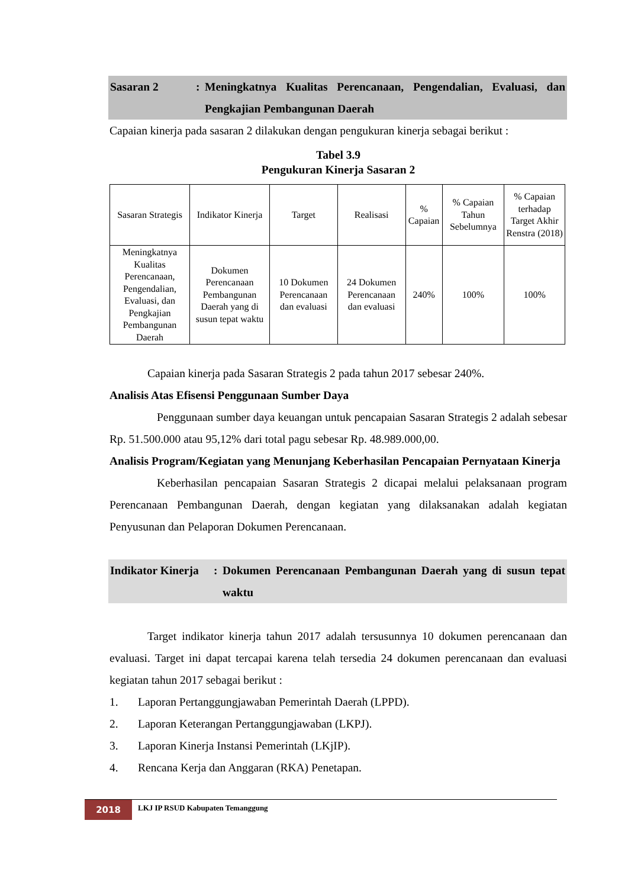Sasaran 2 : Meningkatnya Kualitas Perencanaan, Pengendalian, Evaluasi, dan Pengkajian Pembangunan Daerah
Capaian kinerja pada sasaran 2 dilakukan dengan pengukuran kinerja sebagai berikut :
Tabel 3.9
Pengukuran Kinerja Sasaran 2
| Sasaran Strategis | Indikator Kinerja | Target | Realisasi | % Capaian | % Capaian Tahun Sebelumnya | % Capaian terhadap Target Akhir Renstra (2018) |
| Meningkatnya Kualitas Perencanaan, Pengendalian, Evaluasi, dan Pengkajian Pembangunan Daerah | Dokumen Perencanaan Pembangunan Daerah yang di susun tepat waktu | 10 Dokumen Perencanaan dan evaluasi | 24 Dokumen Perencanaan dan evaluasi | 240% | 100% | 100% |
Capaian kinerja pada Sasaran Strategis 2 pada tahun 2017 sebesar 240%.
Analisis Atas Efisensi Penggunaan Sumber Daya
Penggunaan sumber daya keuangan untuk pencapaian Sasaran Strategis 2 adalah sebesar Rp. 51.500.000 atau 95,12% dari total pagu sebesar Rp. 48.989.000,00.
Analisis Program/Kegiatan yang Menunjang Keberhasilan Pencapaian Pernyataan Kinerja
Keberhasilan pencapaian Sasaran Strategis 2 dicapai melalui pelaksanaan program Perencanaan Pembangunan Daerah, dengan kegiatan yang dilaksanakan adalah kegiatan Penyusunan dan Pelaporan Dokumen Perencanaan.
Indikator Kinerja
: Dokumen Perencanaan Pembangunan Daerah yang di susun tepat waktu
Target indikator kinerja tahun 2017 adalah tersusunnya 10 dokumen perencanaan dan evaluasi. Target ini dapat tercapai karena telah tersedia 24 dokumen perencanaan dan evaluasi kegiatan tahun 2017 sebagai berikut :
1. Laporan Pertanggungjawaban Pemerintah Daerah (LPPD).
2. Laporan Keterangan Pertanggungjawaban (LKPJ).
3. Laporan Kinerja Instansi Pemerintah (LKjIP).
4. Rencana Kerja dan Anggaran (RKA) Penetapan.
2018
LKJ IP RSUD Kabupaten Temanggung